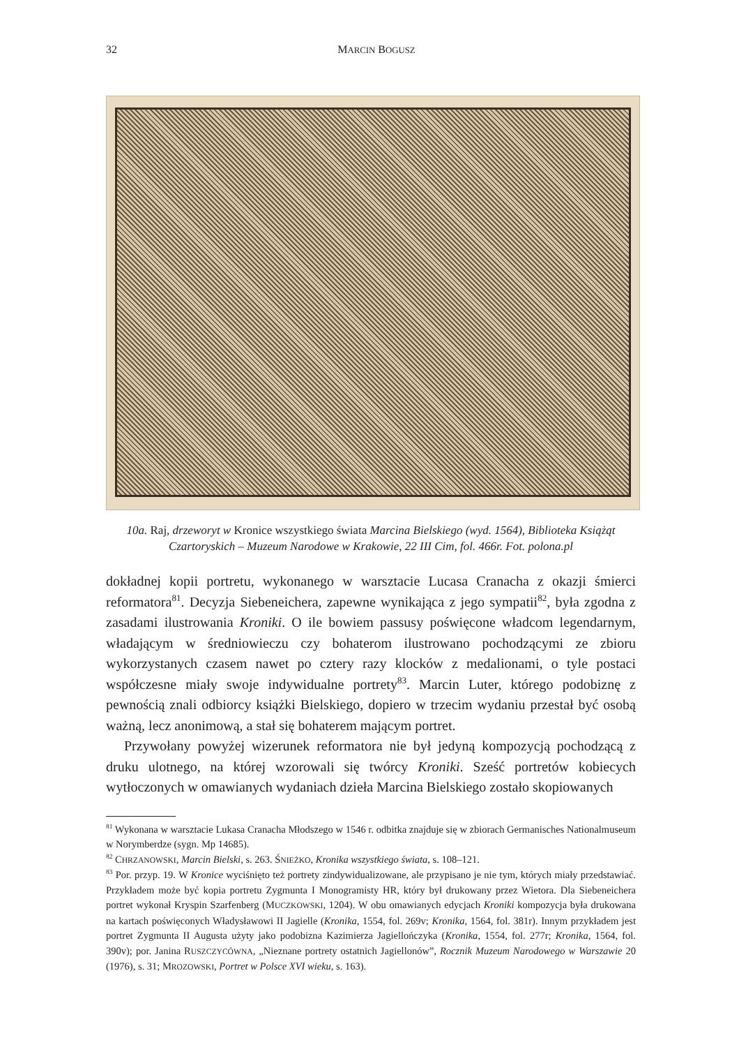32
MARCIN BOGUSZ
10a. Raj, drzeworyt w Kronice wszystkiego świata Marcina Bielskiego (wyd. 1564), Biblioteka Książąt Czartoryskich – Muzeum Narodowe w Krakowie, 22 III Cim, fol. 466r. Fot. polona.pl
dokładnej kopii portretu, wykonanego w warsztacie Lucasa Cranacha z okazji śmierci reformatora<sup>81</sup>. Decyzja Siebeneichera, zapewne wynikająca z jego sympatii<sup>82</sup>, była zgodna z zasadami ilustrowania Kroniki. O ile bowiem passusy poświęcone władcom legendarnym, władającym w średniowieczu czy bohaterom ilustrowano pochodzącymi ze zbioru wykorzystanych czasem nawet po cztery razy klocków z medalionami, o tyle postaci współczesne miały swoje indywidualne portrety<sup>83</sup>. Marcin Luter, którego podobiznę z pewnością znali odbiorcy książki Bielskiego, dopiero w trzecim wydaniu przestał być osobą ważną, lecz anonimową, a stał się bohaterem mającym portret.
Przywołany powyżej wizerunek reformatora nie był jedyną kompozycją pochodzącą z druku ulotnego, na której wzorowali się twórcy Kroniki. Sześć portretów kobiecych wytłoczonych w omawianych wydaniach dzieła Marcina Bielskiego zostało skopiowanych
<sup>81</sup> Wykonana w warsztacie Lukasa Cranacha Młodszego w 1546 r. odbitka znajduje się w zbiorach Germanisches Nationalmuseum w Norymberdze (sygn. Mp 14685).
<sup>82</sup> CHRZANOWSKI, Marcin Bielski, s. 263. ŚNIEŻKO, Kronika wszystkiego świata, s. 108–121.
<sup>83</sup> Por. przyp. 19. W Kronice wyciśnięto też portrety zindywidualizowane, ale przypisano je nie tym, których miały przedstawiać. Przykładem może być kopia portretu Zygmunta I Monogramisty HR, który był drukowany przez Wietora. Dla Siebeneichera portret wykonał Kryspin Szarfenberg (MUCZKOWSKI, 1204). W obu omawianych edycjach Kroniki kompozycja była drukowana na kartach poświęconych Władysławowi II Jagielle (Kronika, 1554, fol. 269v; Kronika, 1564, fol. 381r). Innym przykładem jest portret Zygmunta II Augusta użyty jako podobizna Kazimierza Jagiellończyka (Kronika, 1554, fol. 277r; Kronika, 1564, fol. 390v); por. Janina RUSZCZYCÓWNA, „Nieznane portrety ostatnich Jagiellonów”, Rocznik Muzeum Narodowego w Warszawie 20 (1976), s. 31; MROZOWSKI, Portret w Polsce XVI wieku, s. 163).